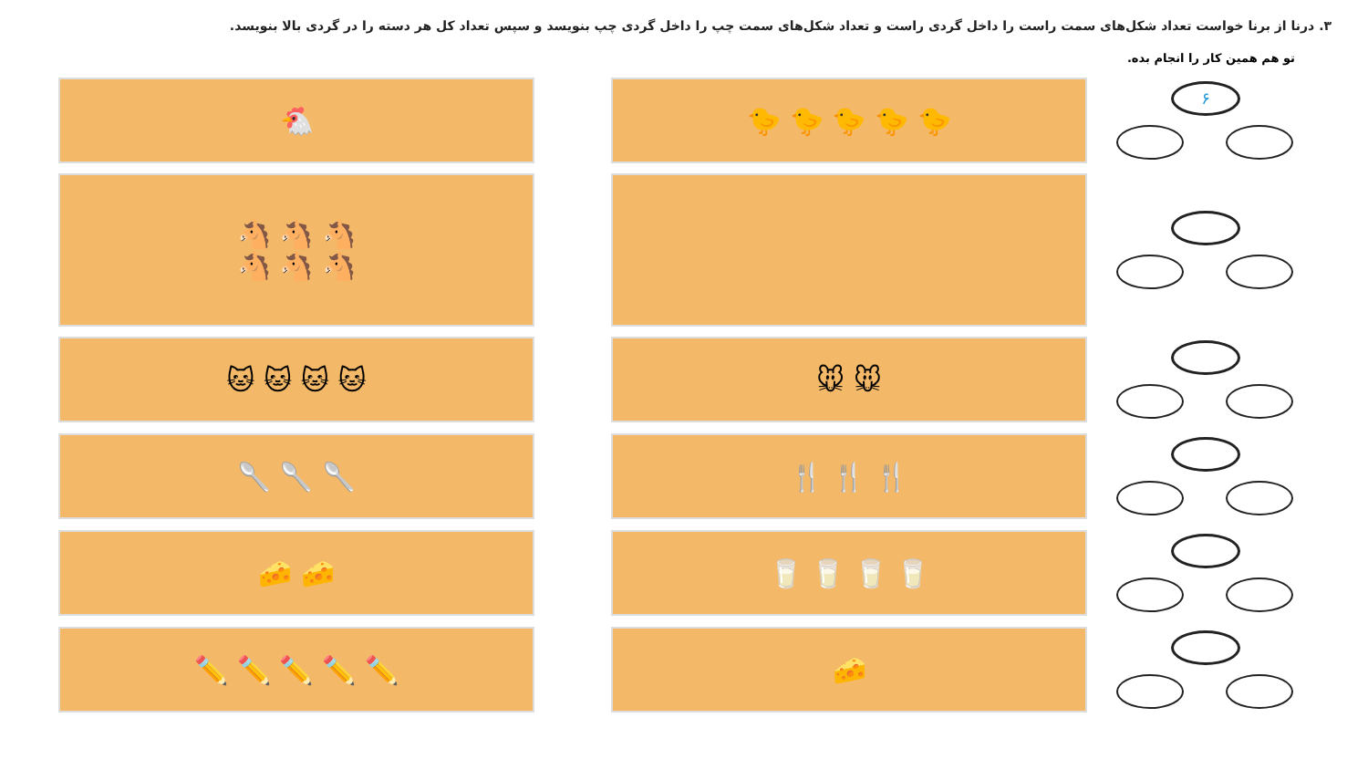۳. درنا از برنا خواست تعداد شکل‌های سمت راست را داخل گردی راست و تعداد شکل‌های سمت چپ را داخل گردی چپ بنویسد و سپس تعداد کل هر دسته را در گردی بالا بنویسد.
تو هم همین کار را انجام بده.
🐔 🐤 🐤 🐤 🐤 🐤
۶
🐴 🐴 🐴
🐴 🐴 🐴
🐱 🐱 🐱 🐱 🐭 🐭
🥄 🥄 🥄 🍴 🍴 🍴
🧀 🧀 🥛 🥛 🥛 🥛
✏️ ✏️ ✏️ ✏️ ✏️ 🧀